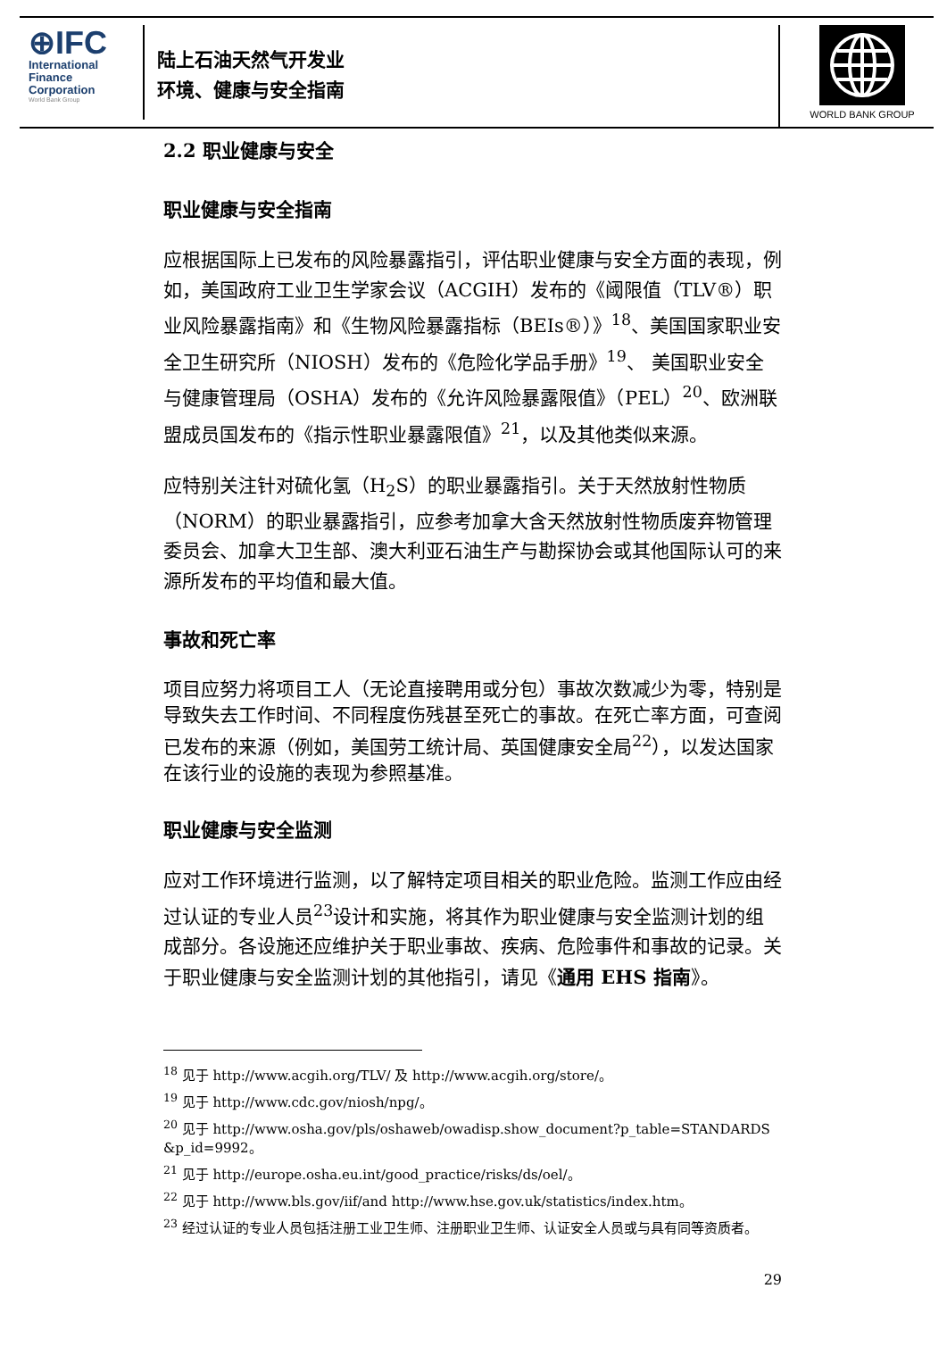⊕IFC
International
Finance
Corporation
World Bank Group
陆上石油天然气开发业
环境、健康与安全指南
WORLD BANK GROUP
2.2 职业健康与安全
职业健康与安全指南
应根据国际上已发布的风险暴露指引，评估职业健康与安全方面的表现，例如，美国政府工业卫生学家会议（ACGIH）发布的《阈限值（TLV®）职业风险暴露指南》和《生物风险暴露指标（BEIs®）》<sup>18</sup>、美国国家职业安全卫生研究所（NIOSH）发布的《危险化学品手册》<sup>19</sup>、 美国职业安全与健康管理局（OSHA）发布的《允许风险暴露限值》（PEL）<sup>20</sup>、欧洲联盟成员国发布的《指示性职业暴露限值》<sup>21</sup>，以及其他类似来源。
应特别关注针对硫化氢（H<sub>2</sub>S）的职业暴露指引。关于天然放射性物质（NORM）的职业暴露指引，应参考加拿大含天然放射性物质废弃物管理委员会、加拿大卫生部、澳大利亚石油生产与勘探协会或其他国际认可的来源所发布的平均值和最大值。
事故和死亡率
项目应努力将项目工人（无论直接聘用或分包）事故次数减少为零，特别是导致失去工作时间、不同程度伤残甚至死亡的事故。在死亡率方面，可查阅已发布的来源（例如，美国劳工统计局、英国健康安全局<sup>22</sup>），以发达国家在该行业的设施的表现为参照基准。
职业健康与安全监测
应对工作环境进行监测，以了解特定项目相关的职业危险。监测工作应由经过认证的专业人员<sup>23</sup>设计和实施，将其作为职业健康与安全监测计划的组成部分。各设施还应维护关于职业事故、疾病、危险事件和事故的记录。关于职业健康与安全监测计划的其他指引，请见《通用 EHS 指南》。
<sup>18</sup> 见于 http://www.acgih.org/TLV/ 及 http://www.acgih.org/store/。
<sup>19</sup> 见于 http://www.cdc.gov/niosh/npg/。
<sup>20</sup> 见于 http://www.osha.gov/pls/oshaweb/owadisp.show_document?p_table=STANDARDS &p_id=9992。
<sup>21</sup> 见于 http://europe.osha.eu.int/good_practice/risks/ds/oel/。
<sup>22</sup> 见于 http://www.bls.gov/iif/and http://www.hse.gov.uk/statistics/index.htm。
<sup>23</sup> 经过认证的专业人员包括注册工业卫生师、注册职业卫生师、认证安全人员或与具有同等资质者。
29